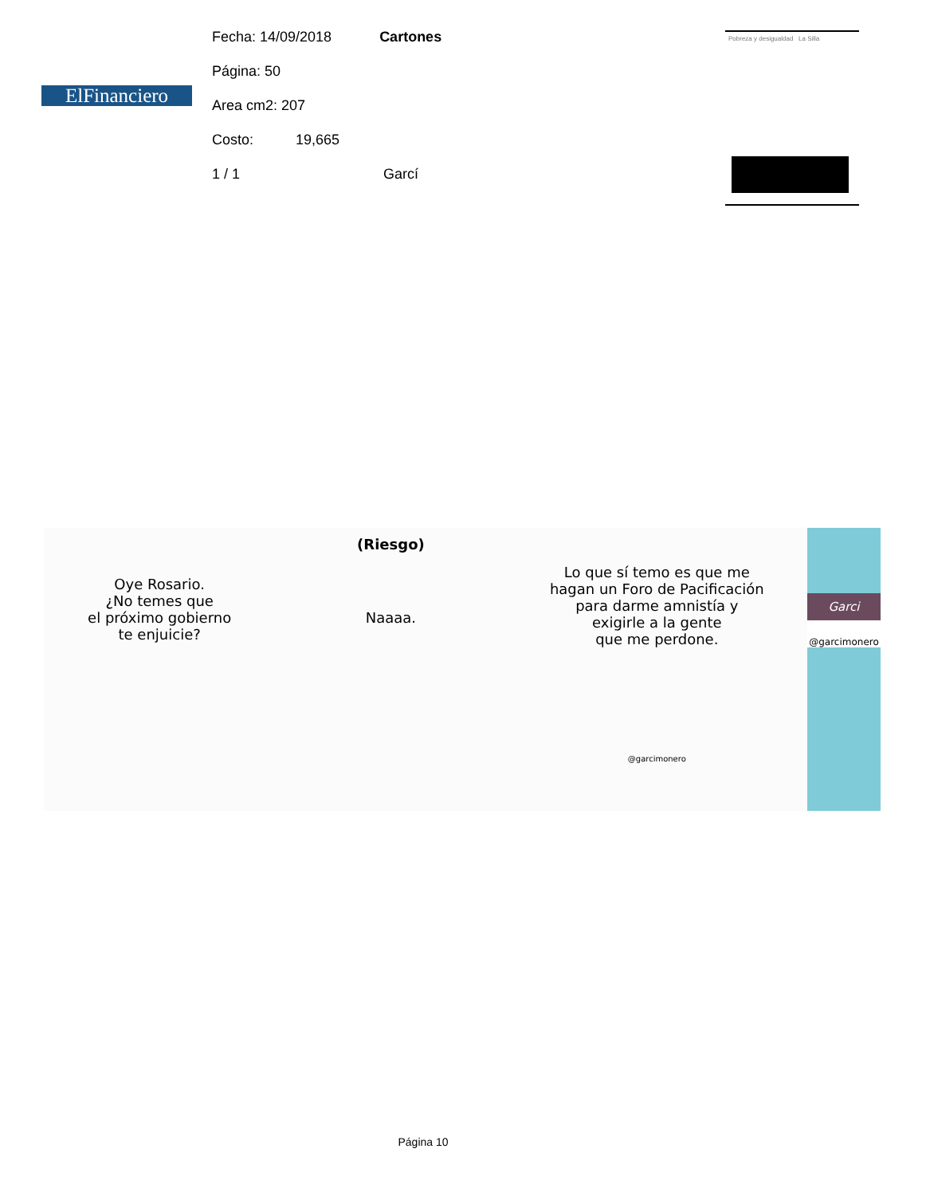ElFinanciero
Fecha: 14/09/2018 Cartones
Página: 50
Area cm2: 207
Costo: 19,665
1 / 1 Garcí
Pobreza y desigualdad La Silla
Oye Rosario.
¿No temes que
el próximo gobierno
te enjuicie?
(Riesgo)
Naaaa.
Lo que sí temo es que me
hagan un Foro de Pacificación
para darme amnistía y
exigirle a la gente
que me perdone.
@garcimonero
Garci
@garcimonero
Página 10